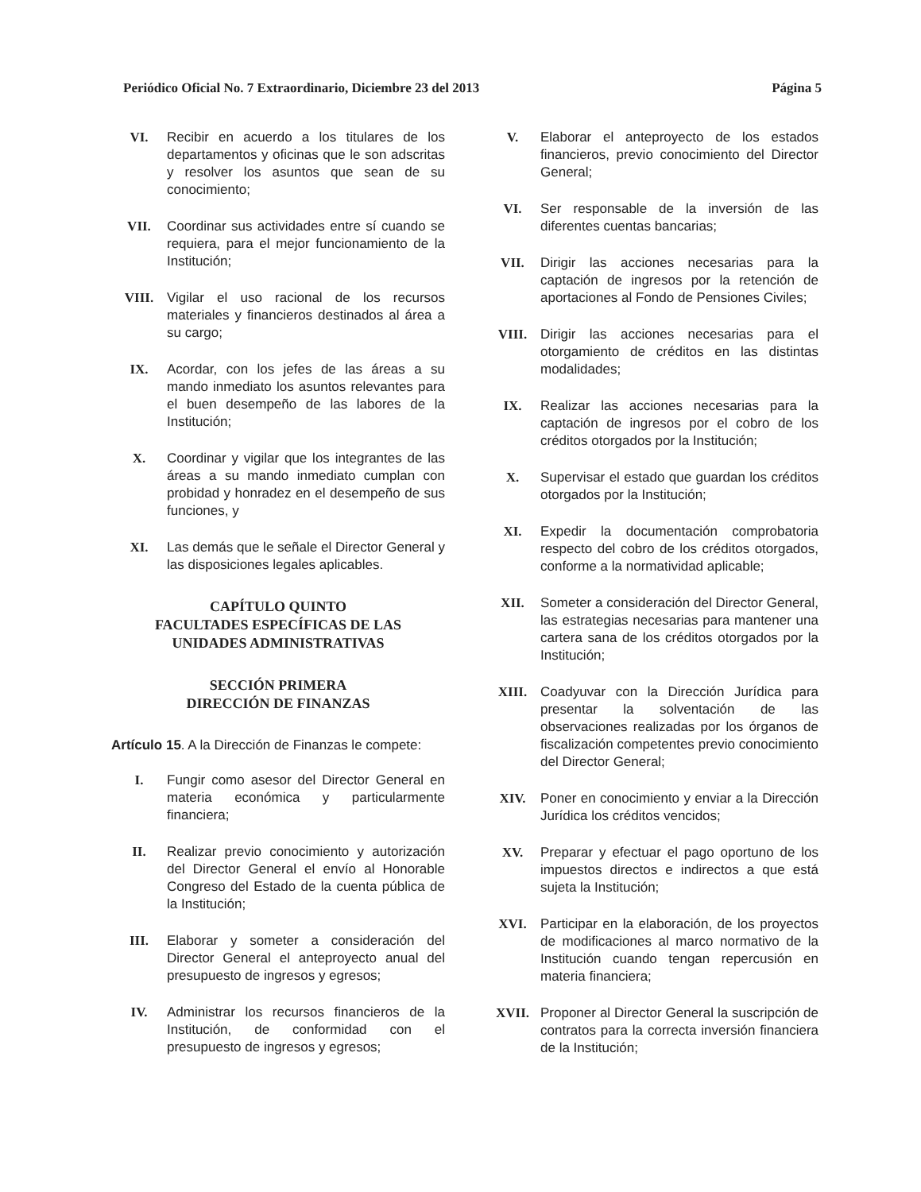Periódico Oficial No. 7 Extraordinario, Diciembre 23 del 2013 Página 5
VI. Recibir en acuerdo a los titulares de los departamentos y oficinas que le son adscritas y resolver los asuntos que sean de su conocimiento;
VII. Coordinar sus actividades entre sí cuando se requiera, para el mejor funcionamiento de la Institución;
VIII. Vigilar el uso racional de los recursos materiales y financieros destinados al área a su cargo;
IX. Acordar, con los jefes de las áreas a su mando inmediato los asuntos relevantes para el buen desempeño de las labores de la Institución;
X. Coordinar y vigilar que los integrantes de las áreas a su mando inmediato cumplan con probidad y honradez en el desempeño de sus funciones, y
XI. Las demás que le señale el Director General y las disposiciones legales aplicables.
CAPÍTULO QUINTO
FACULTADES ESPECÍFICAS DE LAS
UNIDADES ADMINISTRATIVAS
SECCIÓN PRIMERA
DIRECCIÓN DE FINANZAS
Artículo 15. A la Dirección de Finanzas le compete:
I. Fungir como asesor del Director General en materia económica y particularmente financiera;
II. Realizar previo conocimiento y autorización del Director General el envío al Honorable Congreso del Estado de la cuenta pública de la Institución;
III. Elaborar y someter a consideración del Director General el anteproyecto anual del presupuesto de ingresos y egresos;
IV. Administrar los recursos financieros de la Institución, de conformidad con el presupuesto de ingresos y egresos;
V. Elaborar el anteproyecto de los estados financieros, previo conocimiento del Director General;
VI. Ser responsable de la inversión de las diferentes cuentas bancarias;
VII. Dirigir las acciones necesarias para la captación de ingresos por la retención de aportaciones al Fondo de Pensiones Civiles;
VIII. Dirigir las acciones necesarias para el otorgamiento de créditos en las distintas modalidades;
IX. Realizar las acciones necesarias para la captación de ingresos por el cobro de los créditos otorgados por la Institución;
X. Supervisar el estado que guardan los créditos otorgados por la Institución;
XI. Expedir la documentación comprobatoria respecto del cobro de los créditos otorgados, conforme a la normatividad aplicable;
XII. Someter a consideración del Director General, las estrategias necesarias para mantener una cartera sana de los créditos otorgados por la Institución;
XIII. Coadyuvar con la Dirección Jurídica para presentar la solventación de las observaciones realizadas por los órganos de fiscalización competentes previo conocimiento del Director General;
XIV. Poner en conocimiento y enviar a la Dirección Jurídica los créditos vencidos;
XV. Preparar y efectuar el pago oportuno de los impuestos directos e indirectos a que está sujeta la Institución;
XVI. Participar en la elaboración, de los proyectos de modificaciones al marco normativo de la Institución cuando tengan repercusión en materia financiera;
XVII. Proponer al Director General la suscripción de contratos para la correcta inversión financiera de la Institución;